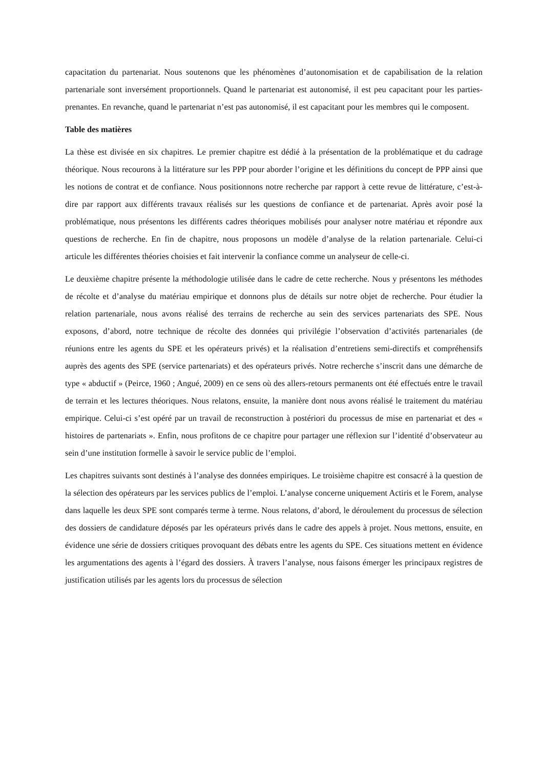capacitation du partenariat. Nous soutenons que les phénomènes d’autonomisation et de capabilisation de la relation partenariale sont inversément proportionnels. Quand le partenariat est autonomisé, il est peu capacitant pour les parties-prenantes. En revanche, quand le partenariat n’est pas autonomisé, il est capacitant pour les membres qui le composent.
Table des matières
La thèse est divisée en six chapitres. Le premier chapitre est dédié à la présentation de la problématique et du cadrage théorique. Nous recourons à la littérature sur les PPP pour aborder l’origine et les définitions du concept de PPP ainsi que les notions de contrat et de confiance. Nous positionnons notre recherche par rapport à cette revue de littérature, c’est-à-dire par rapport aux différents travaux réalisés sur les questions de confiance et de partenariat. Après avoir posé la problématique, nous présentons les différents cadres théoriques mobilisés pour analyser notre matériau et répondre aux questions de recherche. En fin de chapitre, nous proposons un modèle d’analyse de la relation partenariale. Celui-ci articule les différentes théories choisies et fait intervenir la confiance comme un analyseur de celle-ci.
Le deuxième chapitre présente la méthodologie utilisée dans le cadre de cette recherche. Nous y présentons les méthodes de récolte et d’analyse du matériau empirique et donnons plus de détails sur notre objet de recherche. Pour étudier la relation partenariale, nous avons réalisé des terrains de recherche au sein des services partenariats des SPE. Nous exposons, d’abord, notre technique de récolte des données qui privilégie l’observation d’activités partenariales (de réunions entre les agents du SPE et les opérateurs privés) et la réalisation d’entretiens semi-directifs et compréhensifs auprès des agents des SPE (service partenariats) et des opérateurs privés. Notre recherche s’inscrit dans une démarche de type « abductif » (Peirce, 1960 ; Angué, 2009) en ce sens où des allers-retours permanents ont été effectués entre le travail de terrain et les lectures théoriques. Nous relatons, ensuite, la manière dont nous avons réalisé le traitement du matériau empirique. Celui-ci s’est opéré par un travail de reconstruction à postériori du processus de mise en partenariat et des « histoires de partenariats ». Enfin, nous profitons de ce chapitre pour partager une réflexion sur l’identité d’observateur au sein d’une institution formelle à savoir le service public de l’emploi.
Les chapitres suivants sont destinés à l’analyse des données empiriques. Le troisième chapitre est consacré à la question de la sélection des opérateurs par les services publics de l’emploi. L’analyse concerne uniquement Actiris et le Forem, analyse dans laquelle les deux SPE sont comparés terme à terme. Nous relatons, d’abord, le déroulement du processus de sélection des dossiers de candidature déposés par les opérateurs privés dans le cadre des appels à projet. Nous mettons, ensuite, en évidence une série de dossiers critiques provoquant des débats entre les agents du SPE. Ces situations mettent en évidence les argumentations des agents à l’égard des dossiers. À travers l’analyse, nous faisons émerger les principaux registres de justification utilisés par les agents lors du processus de sélection